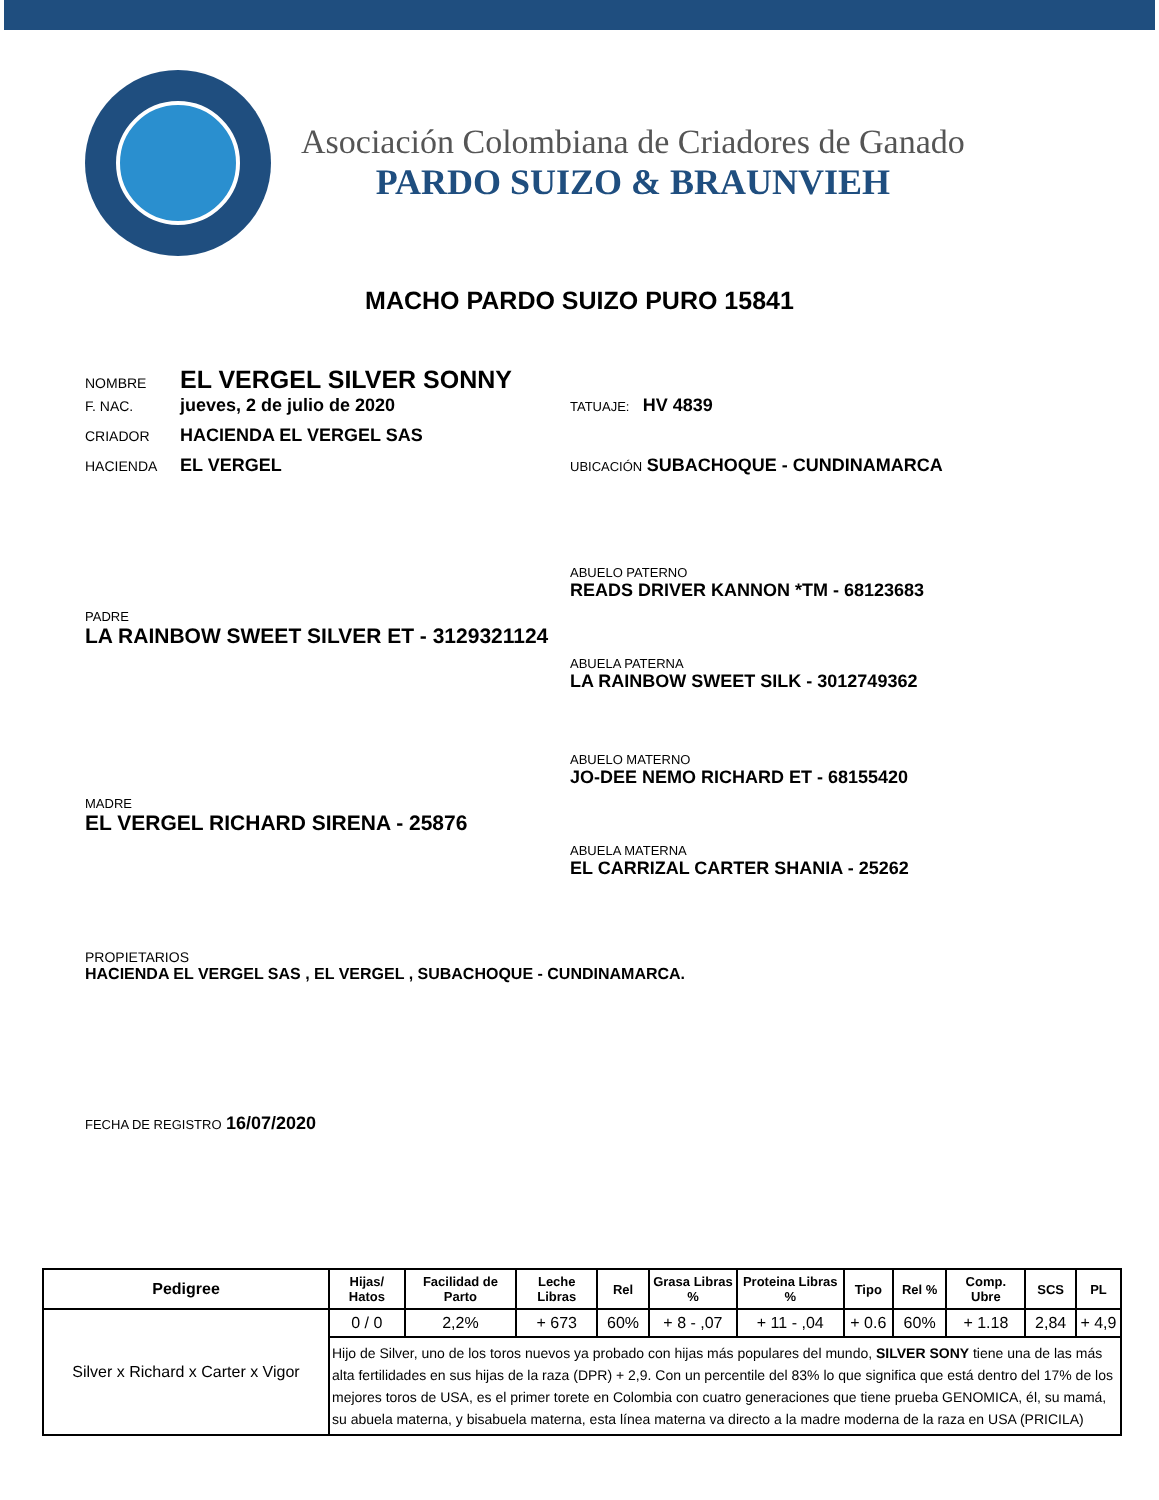Asociación Colombiana de Criadores de Ganado
PARDO SUIZO & BRAUNVIEH
MACHO PARDO SUIZO PURO 15841
NOMBRE EL VERGEL SILVER SONNY
F. NAC. jueves, 2 de julio de 2020 TATUAJE: HV 4839
CRIADOR HACIENDA EL VERGEL SAS
HACIENDA EL VERGEL UBICACIÓN SUBACHOQUE - CUNDINAMARCA
ABUELO PATERNO
READS DRIVER KANNON *TM - 68123683
PADRE
LA RAINBOW SWEET SILVER ET - 3129321124
ABUELA PATERNA
LA RAINBOW SWEET SILK - 3012749362
ABUELO MATERNO
JO-DEE NEMO RICHARD ET - 68155420
MADRE
EL VERGEL RICHARD SIRENA - 25876
ABUELA MATERNA
EL CARRIZAL CARTER SHANIA - 25262
PROPIETARIOS
HACIENDA EL VERGEL SAS , EL VERGEL , SUBACHOQUE - CUNDINAMARCA.
FECHA DE REGISTRO 16/07/2020
| Pedigree | Hijas/ Hatos | Facilidad de Parto | Leche Libras | Rel | Grasa Libras % | Proteina Libras % | Tipo | Rel % | Comp. Ubre | SCS | PL |
| --- | --- | --- | --- | --- | --- | --- | --- | --- | --- | --- | --- |
| Silver x Richard x Carter x Vigor | 0 / 0 | 2,2% | + 673 | 60% | + 8 - ,07 | + 11 - ,04 | + 0.6 | 60% | + 1.18 | 2,84 | + 4,9 |
| | Hijo de Silver, uno de los toros nuevos ya probado con hijas más populares del mundo, SILVER SONY tiene una de las más alta fertilidades en sus hijas de la raza (DPR) + 2,9. Con un percentile del 83% lo que significa que está dentro del 17% de los mejores toros de USA, es el primer torete en Colombia con cuatro generaciones que tiene prueba GENOMICA, él, su mamá, su abuela materna, y bisabuela materna, esta línea materna va directo a la madre moderna de la raza en USA (PRICILA) | | | | | | | | | | |